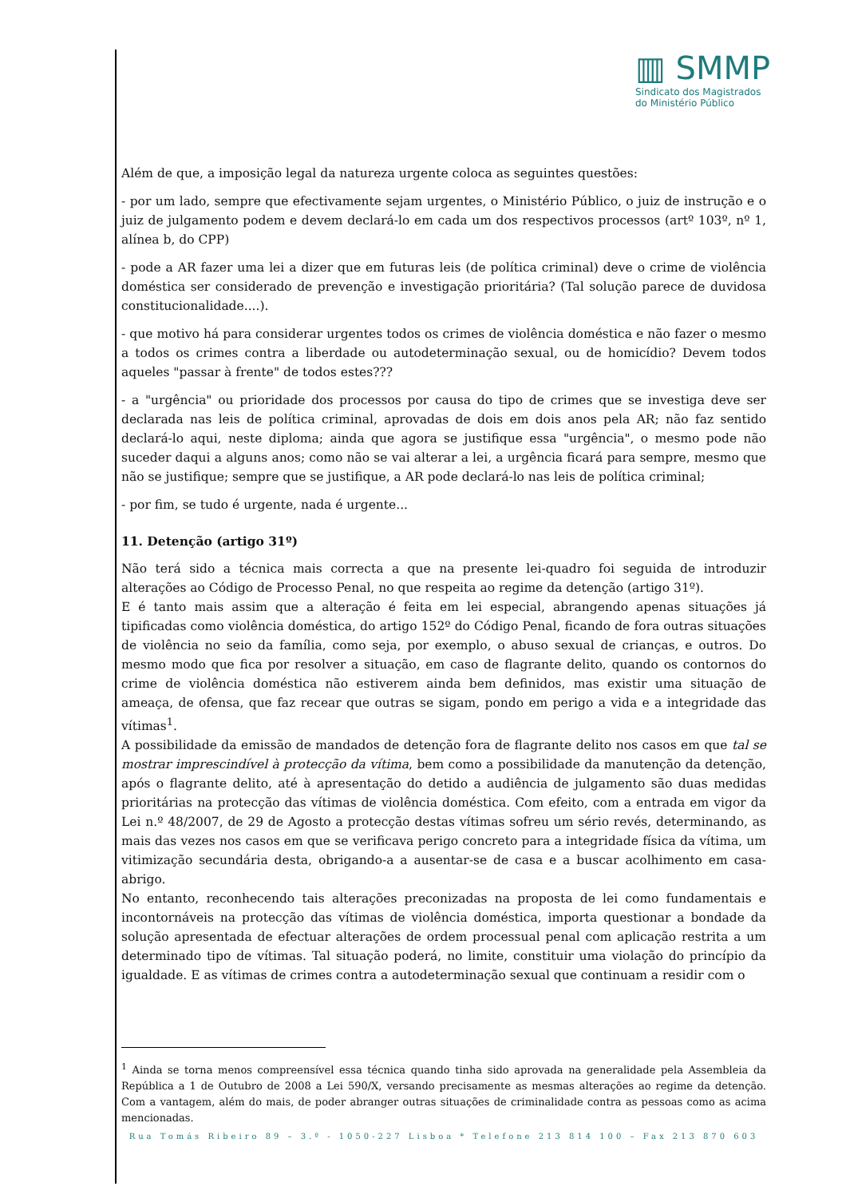▥ SMMP
Sindicato dos Magistrados
do Ministério Público
Além de que, a imposição legal da natureza urgente coloca as seguintes questões:
- por um lado, sempre que efectivamente sejam urgentes, o Ministério Público, o juiz de instrução e o juiz de julgamento podem e devem declará-lo em cada um dos respectivos processos (artº 103º, nº 1, alínea b, do CPP)
- pode a AR fazer uma lei a dizer que em futuras leis (de política criminal) deve o crime de violência doméstica ser considerado de prevenção e investigação prioritária? (Tal solução parece de duvidosa constitucionalidade....).
- que motivo há para considerar urgentes todos os crimes de violência doméstica e não fazer o mesmo a todos os crimes contra a liberdade ou autodeterminação sexual, ou de homicídio? Devem todos aqueles "passar à frente" de todos estes???
- a "urgência" ou prioridade dos processos por causa do tipo de crimes que se investiga deve ser declarada nas leis de política criminal, aprovadas de dois em dois anos pela AR; não faz sentido declará-lo aqui, neste diploma; ainda que agora se justifique essa "urgência", o mesmo pode não suceder daqui a alguns anos; como não se vai alterar a lei, a urgência ficará para sempre, mesmo que não se justifique; sempre que se justifique, a AR pode declará-lo nas leis de política criminal;
- por fim, se tudo é urgente, nada é urgente...
11. Detenção (artigo 31º)
Não terá sido a técnica mais correcta a que na presente lei-quadro foi seguida de introduzir alterações ao Código de Processo Penal, no que respeita ao regime da detenção (artigo 31º).
E é tanto mais assim que a alteração é feita em lei especial, abrangendo apenas situações já tipificadas como violência doméstica, do artigo 152º do Código Penal, ficando de fora outras situações de violência no seio da família, como seja, por exemplo, o abuso sexual de crianças, e outros. Do mesmo modo que fica por resolver a situação, em caso de flagrante delito, quando os contornos do crime de violência doméstica não estiverem ainda bem definidos, mas existir uma situação de ameaça, de ofensa, que faz recear que outras se sigam, pondo em perigo a vida e a integridade das vítimas<sup>1</sup>.
A possibilidade da emissão de mandados de detenção fora de flagrante delito nos casos em que tal se mostrar imprescindível à protecção da vítima, bem como a possibilidade da manutenção da detenção, após o flagrante delito, até à apresentação do detido a audiência de julgamento são duas medidas prioritárias na protecção das vítimas de violência doméstica. Com efeito, com a entrada em vigor da Lei n.º 48/2007, de 29 de Agosto a protecção destas vítimas sofreu um sério revés, determinando, as mais das vezes nos casos em que se verificava perigo concreto para a integridade física da vítima, um vitimização secundária desta, obrigando-a a ausentar-se de casa e a buscar acolhimento em casa-abrigo.
No entanto, reconhecendo tais alterações preconizadas na proposta de lei como fundamentais e incontornáveis na protecção das vítimas de violência doméstica, importa questionar a bondade da solução apresentada de efectuar alterações de ordem processual penal com aplicação restrita a um determinado tipo de vítimas. Tal situação poderá, no limite, constituir uma violação do princípio da igualdade. E as vítimas de crimes contra a autodeterminação sexual que continuam a residir com o
<sup>1</sup> Ainda se torna menos compreensível essa técnica quando tinha sido aprovada na generalidade pela Assembleia da República a 1 de Outubro de 2008 a Lei 590/X, versando precisamente as mesmas alterações ao regime da detenção. Com a vantagem, além do mais, de poder abranger outras situações de criminalidade contra as pessoas como as acima mencionadas.
Rua Tomás Ribeiro 89 – 3.º - 1050-227 Lisboa * Telefone 213 814 100 – Fax 213 870 603